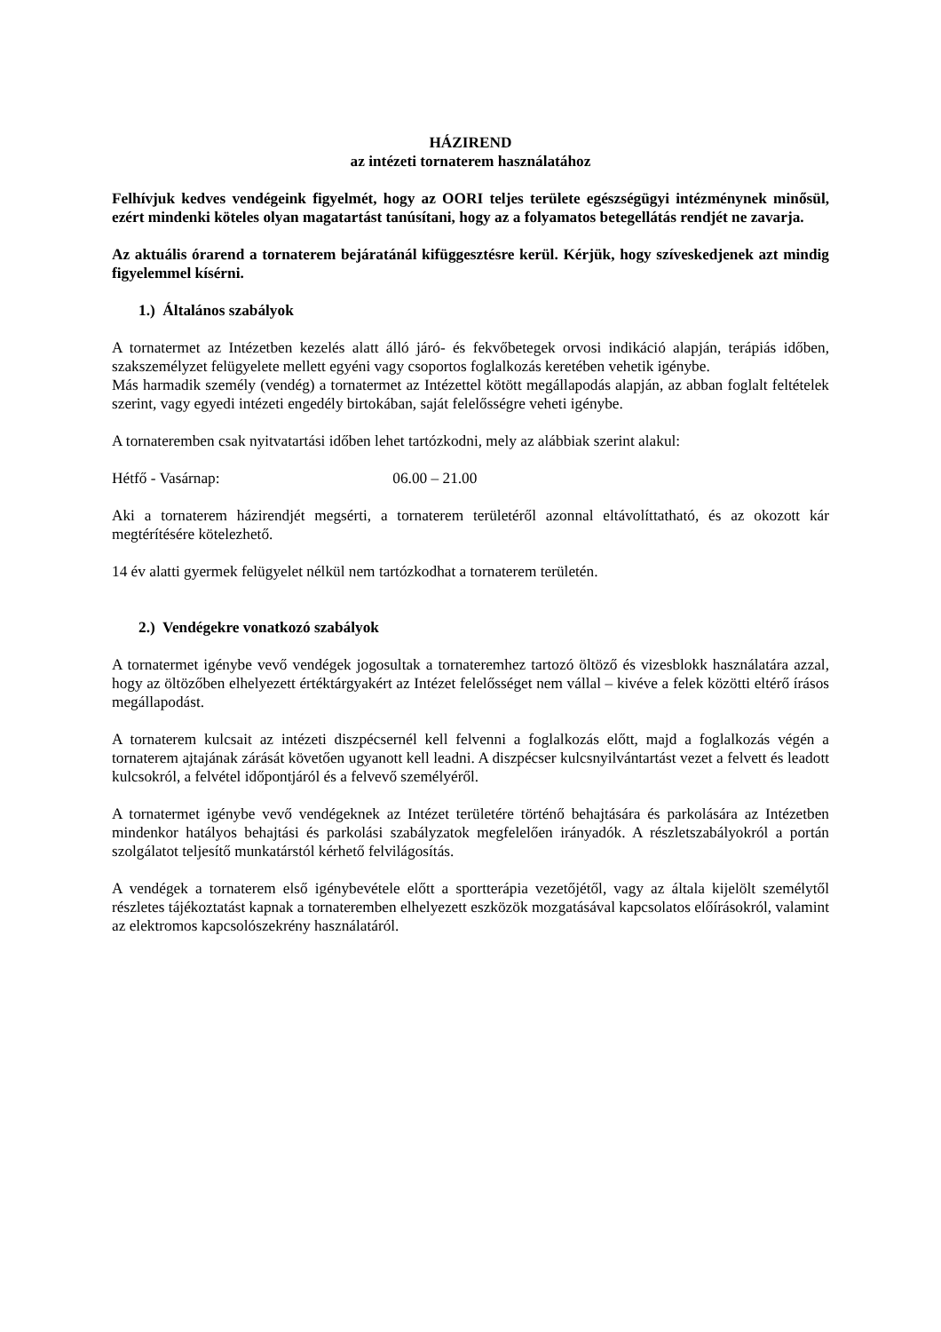HÁZIREND
az intézeti tornaterem használatához
Felhívjuk kedves vendégeink figyelmét, hogy az OORI teljes területe egészségügyi intézménynek minősül, ezért mindenki köteles olyan magatartást tanúsítani, hogy az a folyamatos betegellátás rendjét ne zavarja.
Az aktuális órarend a tornaterem bejáratánál kifüggesztésre kerül. Kérjük, hogy szíveskedjenek azt mindig figyelemmel kísérni.
1.) Általános szabályok
A tornatermet az Intézetben kezelés alatt álló járó- és fekvőbetegek orvosi indikáció alapján, terápiás időben, szakszemélyzet felügyelete mellett egyéni vagy csoportos foglalkozás keretében vehetik igénybe.
Más harmadik személy (vendég) a tornatermet az Intézettel kötött megállapodás alapján, az abban foglalt feltételek szerint, vagy egyedi intézeti engedély birtokában, saját felelősségre veheti igénybe.
A tornateremben csak nyitvatartási időben lehet tartózkodni, mely az alábbiak szerint alakul:
Hétfő - Vasárnap: 06.00 – 21.00
Aki a tornaterem házirendjét megsérti, a tornaterem területéről azonnal eltávolíttatható, és az okozott kár megtérítésére kötelezhető.
14 év alatti gyermek felügyelet nélkül nem tartózkodhat a tornaterem területén.
2.) Vendégekre vonatkozó szabályok
A tornatermet igénybe vevő vendégek jogosultak a tornateremhez tartozó öltöző és vizesblokk használatára azzal, hogy az öltözőben elhelyezett értéktárgyakért az Intézet felelősséget nem vállal – kivéve a felek közötti eltérő írásos megállapodást.
A tornaterem kulcsait az intézeti diszpécsernél kell felvenni a foglalkozás előtt, majd a foglalkozás végén a tornaterem ajtajának zárását követően ugyanott kell leadni. A diszpécser kulcsnyilvántartást vezet a felvett és leadott kulcsokról, a felvétel időpontjáról és a felvevő személyéről.
A tornatermet igénybe vevő vendégeknek az Intézet területére történő behajtására és parkolására az Intézetben mindenkor hatályos behajtási és parkolási szabályzatok megfelelően irányadók. A részletszabályokról a portán szolgálatot teljesítő munkatárstól kérhető felvilágosítás.
A vendégek a tornaterem első igénybevétele előtt a sportterápia vezetőjétől, vagy az általa kijelölt személytől részletes tájékoztatást kapnak a tornateremben elhelyezett eszközök mozgatásával kapcsolatos előírásokról, valamint az elektromos kapcsolószekrény használatáról.